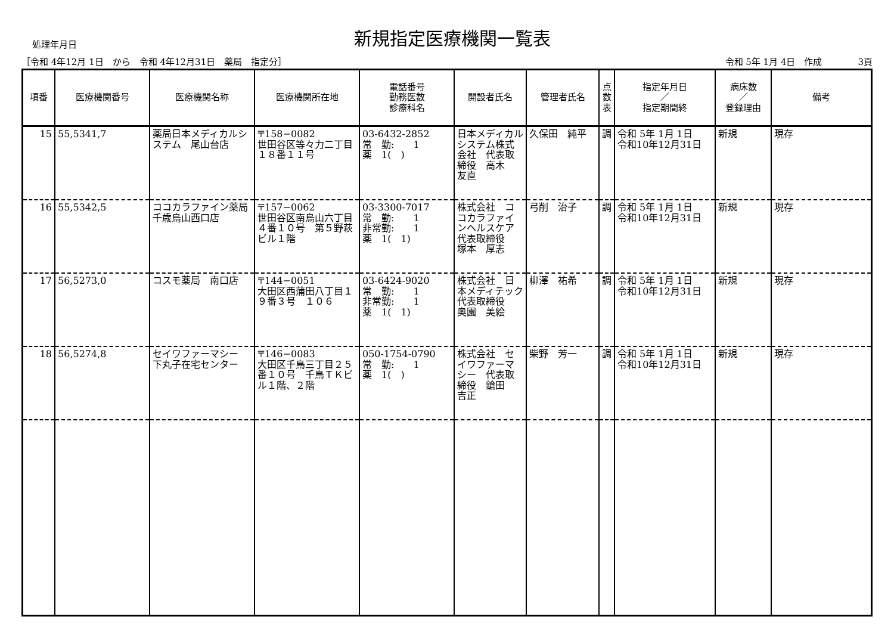処理年月日
新規指定医療機関一覧表
［令和 4年12月 1日　から　令和 4年12月31日　薬局　指定分］ 令和 5年 1月 4日　作成　　　　3頁
| 項番 | 医療機関番号 | 医療機関名称 | 医療機関所在地 | 電話番号 勤務医数 診療科名 | 開設者氏名 | 管理者氏名 | 点 数 表 | 指定年月日 ／ 指定期間終 | 病床数 ／ 登録理由 | 備考 |
| --- | --- | --- | --- | --- | --- | --- | --- | --- | --- | --- |
| 15 | 55,5341,7 | 薬局日本メディカルシステム 尾山台店 | 〒158−0082 世田谷区等々力二丁目１８番１１号 | 03-6432-2852 常 勤: 1 薬 1( ) | 日本メディカルシステム株式会社 代表取締役 高木 友直 | 久保田 純平 | 調 | 令和 5年 1月 1日 令和10年12月31日 | 新規 | 現存 |
| 16 | 55,5342,5 | ココカラファイン薬局 千歳烏山西口店 | 〒157−0062 世田谷区南烏山六丁目４番１０号 第５野萩ビル１階 | 03-3300-7017 常 勤: 1 非常勤: 1 薬 1( 1) | 株式会社 ココカラファインヘルスケア 代表取締役 塚本 厚志 | 弓削 治子 | 調 | 令和 5年 1月 1日 令和10年12月31日 | 新規 | 現存 |
| 17 | 56,5273,0 | コスモ薬局 南口店 | 〒144−0051 大田区西蒲田八丁目１９番３号 １０６ | 03-6424-9020 常 勤: 1 非常勤: 1 薬 1( 1) | 株式会社 日本メディテック 代表取締役 奥園 美絵 | 柳澤 祐希 | 調 | 令和 5年 1月 1日 令和10年12月31日 | 新規 | 現存 |
| 18 | 56,5274,8 | セイワファーマシー 下丸子在宅センター | 〒146−0083 大田区千鳥三丁目２５番１０号 千鳥ＴＫビル１階、２階 | 050-1754-0790 常 勤: 1 薬 1( ) | 株式会社 セイワファーマシー 代表取締役 鎗田 吉正 | 柴野 芳一 | 調 | 令和 5年 1月 1日 令和10年12月31日 | 新規 | 現存 |